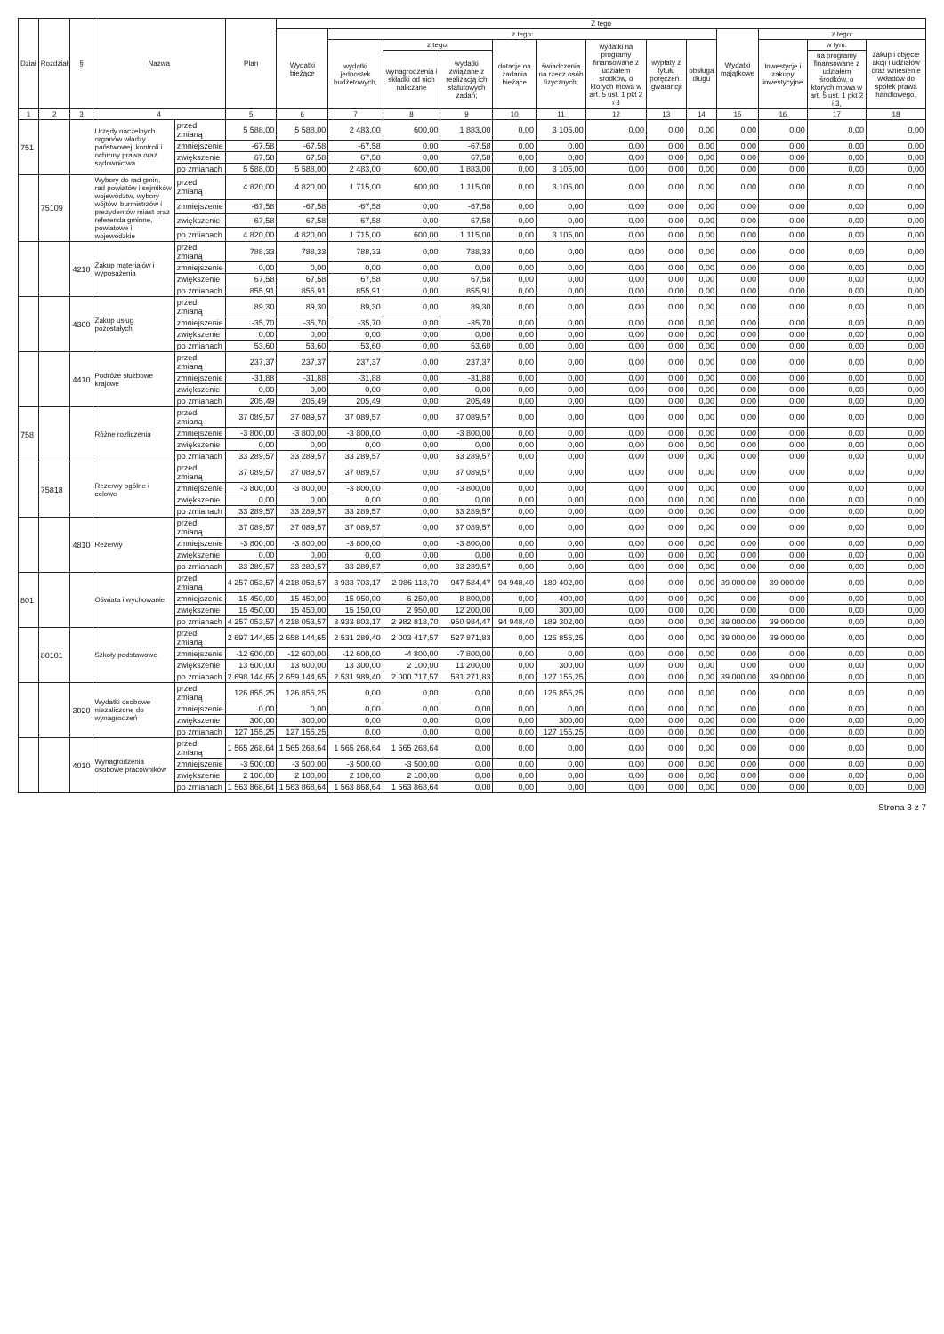| Dział | Rozdział | § | Nazwa | | Plan | Z tego | | | | | | | | | | | | |
| --- | --- | --- | --- | --- | --- | --- | --- | --- | --- | --- | --- | --- | --- | --- | --- | --- | --- | --- |
| | | | | | | Wydatki bieżące | z tego: | | | | | | | | Wydatki majątkowe | z tego: | | |
| | | | | | | | wydatki jednostek budżetowych, | z tego: | | dotacje na zadania bieżące | świadczenia na rzecz osób fizycznych; | wydatki na programy finansowane z udziałem środków, o których mowa w art. 5 ust. 1 pkt 2 i 3 | wypłaty z tytułu poręczeń i gwarancji | obsługa długu | | Inwestycje i zakupy inwestycyjne | w tym: | zakup i objęcie akcji i udziałów oraz wniesienie wkładów do spółek prawa handlowego. |
| | | | | | | | | wynagrodzenia i składki od nich naliczane | wydatki związane z realizacją ich statutowych zadań; | | | | | | | | na programy finansowane z udziałem środków, o których mowa w art. 5 ust. 1 pkt 2 i 3, | |
| 1 | 2 | 3 | 4 | | 5 | 6 | 7 | 8 | 9 | 10 | 11 | 12 | 13 | 14 | 15 | 16 | 17 | 18 |
| 751 | | | Urzędy naczelnych organów władzy państwowej, kontroli i ochrony prawa oraz sądownictwa | przed zmianą | 5 588,00 | 5 588,00 | 2 483,00 | 600,00 | 1 883,00 | 0,00 | 3 105,00 | 0,00 | 0,00 | 0,00 | 0,00 | 0,00 | 0,00 | 0,00 |
| | | | | zmniejszenie | -67,58 | -67,58 | -67,58 | 0,00 | -67,58 | 0,00 | 0,00 | 0,00 | 0,00 | 0,00 | 0,00 | 0,00 | 0,00 | 0,00 |
| | | | | zwiększenie | 67,58 | 67,58 | 67,58 | 0,00 | 67,58 | 0,00 | 0,00 | 0,00 | 0,00 | 0,00 | 0,00 | 0,00 | 0,00 | 0,00 |
| | | | | po zmianach | 5 588,00 | 5 588,00 | 2 483,00 | 600,00 | 1 883,00 | 0,00 | 3 105,00 | 0,00 | 0,00 | 0,00 | 0,00 | 0,00 | 0,00 | 0,00 |
| | 75109 | | Wybory do rad gmin, rad powiatów i sejmików województw, wybory wójtów, burmistrzów i prezydentów miast oraz referenda gminne, powiatowe i wojewódzkie | przed zmianą | 4 820,00 | 4 820,00 | 1 715,00 | 600,00 | 1 115,00 | 0,00 | 3 105,00 | 0,00 | 0,00 | 0,00 | 0,00 | 0,00 | 0,00 | 0,00 |
| | | | | zmniejszenie | -67,58 | -67,58 | -67,58 | 0,00 | -67,58 | 0,00 | 0,00 | 0,00 | 0,00 | 0,00 | 0,00 | 0,00 | 0,00 | 0,00 |
| | | | | zwiększenie | 67,58 | 67,58 | 67,58 | 0,00 | 67,58 | 0,00 | 0,00 | 0,00 | 0,00 | 0,00 | 0,00 | 0,00 | 0,00 | 0,00 |
| | | | | po zmianach | 4 820,00 | 4 820,00 | 1 715,00 | 600,00 | 1 115,00 | 0,00 | 3 105,00 | 0,00 | 0,00 | 0,00 | 0,00 | 0,00 | 0,00 | 0,00 |
| | | 4210 | Zakup materiałów i wyposażenia | przed zmianą | 788,33 | 788,33 | 788,33 | 0,00 | 788,33 | 0,00 | 0,00 | 0,00 | 0,00 | 0,00 | 0,00 | 0,00 | 0,00 | 0,00 |
| | | | | zmniejszenie | 0,00 | 0,00 | 0,00 | 0,00 | 0,00 | 0,00 | 0,00 | 0,00 | 0,00 | 0,00 | 0,00 | 0,00 | 0,00 | 0,00 |
| | | | | zwiększenie | 67,58 | 67,58 | 67,58 | 0,00 | 67,58 | 0,00 | 0,00 | 0,00 | 0,00 | 0,00 | 0,00 | 0,00 | 0,00 | 0,00 |
| | | | | po zmianach | 855,91 | 855,91 | 855,91 | 0,00 | 855,91 | 0,00 | 0,00 | 0,00 | 0,00 | 0,00 | 0,00 | 0,00 | 0,00 | 0,00 |
| | | 4300 | Zakup usług pozostałych | przed zmianą | 89,30 | 89,30 | 89,30 | 0,00 | 89,30 | 0,00 | 0,00 | 0,00 | 0,00 | 0,00 | 0,00 | 0,00 | 0,00 | 0,00 |
| | | | | zmniejszenie | -35,70 | -35,70 | -35,70 | 0,00 | -35,70 | 0,00 | 0,00 | 0,00 | 0,00 | 0,00 | 0,00 | 0,00 | 0,00 | 0,00 |
| | | | | zwiększenie | 0,00 | 0,00 | 0,00 | 0,00 | 0,00 | 0,00 | 0,00 | 0,00 | 0,00 | 0,00 | 0,00 | 0,00 | 0,00 | 0,00 |
| | | | | po zmianach | 53,60 | 53,60 | 53,60 | 0,00 | 53,60 | 0,00 | 0,00 | 0,00 | 0,00 | 0,00 | 0,00 | 0,00 | 0,00 | 0,00 |
| | | 4410 | Podróże służbowe krajowe | przed zmianą | 237,37 | 237,37 | 237,37 | 0,00 | 237,37 | 0,00 | 0,00 | 0,00 | 0,00 | 0,00 | 0,00 | 0,00 | 0,00 | 0,00 |
| | | | | zmniejszenie | -31,88 | -31,88 | -31,88 | 0,00 | -31,88 | 0,00 | 0,00 | 0,00 | 0,00 | 0,00 | 0,00 | 0,00 | 0,00 | 0,00 |
| | | | | zwiększenie | 0,00 | 0,00 | 0,00 | 0,00 | 0,00 | 0,00 | 0,00 | 0,00 | 0,00 | 0,00 | 0,00 | 0,00 | 0,00 | 0,00 |
| | | | | po zmianach | 205,49 | 205,49 | 205,49 | 0,00 | 205,49 | 0,00 | 0,00 | 0,00 | 0,00 | 0,00 | 0,00 | 0,00 | 0,00 | 0,00 |
| 758 | | | Różne rozliczenia | przed zmianą | 37 089,57 | 37 089,57 | 37 089,57 | 0,00 | 37 089,57 | 0,00 | 0,00 | 0,00 | 0,00 | 0,00 | 0,00 | 0,00 | 0,00 | 0,00 |
| | | | | zmniejszenie | -3 800,00 | -3 800,00 | -3 800,00 | 0,00 | -3 800,00 | 0,00 | 0,00 | 0,00 | 0,00 | 0,00 | 0,00 | 0,00 | 0,00 | 0,00 |
| | | | | zwiększenie | 0,00 | 0,00 | 0,00 | 0,00 | 0,00 | 0,00 | 0,00 | 0,00 | 0,00 | 0,00 | 0,00 | 0,00 | 0,00 | 0,00 |
| | | | | po zmianach | 33 289,57 | 33 289,57 | 33 289,57 | 0,00 | 33 289,57 | 0,00 | 0,00 | 0,00 | 0,00 | 0,00 | 0,00 | 0,00 | 0,00 | 0,00 |
| | 75818 | | Rezerwy ogólne i celowe | przed zmianą | 37 089,57 | 37 089,57 | 37 089,57 | 0,00 | 37 089,57 | 0,00 | 0,00 | 0,00 | 0,00 | 0,00 | 0,00 | 0,00 | 0,00 | 0,00 |
| | | | | zmniejszenie | -3 800,00 | -3 800,00 | -3 800,00 | 0,00 | -3 800,00 | 0,00 | 0,00 | 0,00 | 0,00 | 0,00 | 0,00 | 0,00 | 0,00 | 0,00 |
| | | | | zwiększenie | 0,00 | 0,00 | 0,00 | 0,00 | 0,00 | 0,00 | 0,00 | 0,00 | 0,00 | 0,00 | 0,00 | 0,00 | 0,00 | 0,00 |
| | | | | po zmianach | 33 289,57 | 33 289,57 | 33 289,57 | 0,00 | 33 289,57 | 0,00 | 0,00 | 0,00 | 0,00 | 0,00 | 0,00 | 0,00 | 0,00 | 0,00 |
| | | 4810 | Rezerwy | przed zmianą | 37 089,57 | 37 089,57 | 37 089,57 | 0,00 | 37 089,57 | 0,00 | 0,00 | 0,00 | 0,00 | 0,00 | 0,00 | 0,00 | 0,00 | 0,00 |
| | | | | zmniejszenie | -3 800,00 | -3 800,00 | -3 800,00 | 0,00 | -3 800,00 | 0,00 | 0,00 | 0,00 | 0,00 | 0,00 | 0,00 | 0,00 | 0,00 | 0,00 |
| | | | | zwiększenie | 0,00 | 0,00 | 0,00 | 0,00 | 0,00 | 0,00 | 0,00 | 0,00 | 0,00 | 0,00 | 0,00 | 0,00 | 0,00 | 0,00 |
| | | | | po zmianach | 33 289,57 | 33 289,57 | 33 289,57 | 0,00 | 33 289,57 | 0,00 | 0,00 | 0,00 | 0,00 | 0,00 | 0,00 | 0,00 | 0,00 | 0,00 |
| 801 | | | Oświata i wychowanie | przed zmianą | 4 257 053,57 | 4 218 053,57 | 3 933 703,17 | 2 986 118,70 | 947 584,47 | 94 948,40 | 189 402,00 | 0,00 | 0,00 | 0,00 | 39 000,00 | 39 000,00 | 0,00 | 0,00 |
| | | | | zmniejszenie | -15 450,00 | -15 450,00 | -15 050,00 | -6 250,00 | -8 800,00 | 0,00 | -400,00 | 0,00 | 0,00 | 0,00 | 0,00 | 0,00 | 0,00 | 0,00 |
| | | | | zwiększenie | 15 450,00 | 15 450,00 | 15 150,00 | 2 950,00 | 12 200,00 | 0,00 | 300,00 | 0,00 | 0,00 | 0,00 | 0,00 | 0,00 | 0,00 | 0,00 |
| | | | | po zmianach | 4 257 053,57 | 4 218 053,57 | 3 933 803,17 | 2 982 818,70 | 950 984,47 | 94 948,40 | 189 302,00 | 0,00 | 0,00 | 0,00 | 39 000,00 | 39 000,00 | 0,00 | 0,00 |
| | 80101 | | Szkoły podstawowe | przed zmianą | 2 697 144,65 | 2 658 144,65 | 2 531 289,40 | 2 003 417,57 | 527 871,83 | 0,00 | 126 855,25 | 0,00 | 0,00 | 0,00 | 39 000,00 | 39 000,00 | 0,00 | 0,00 |
| | | | | zmniejszenie | -12 600,00 | -12 600,00 | -12 600,00 | -4 800,00 | -7 800,00 | 0,00 | 0,00 | 0,00 | 0,00 | 0,00 | 0,00 | 0,00 | 0,00 | 0,00 |
| | | | | zwiększenie | 13 600,00 | 13 600,00 | 13 300,00 | 2 100,00 | 11 200,00 | 0,00 | 300,00 | 0,00 | 0,00 | 0,00 | 0,00 | 0,00 | 0,00 | 0,00 |
| | | | | po zmianach | 2 698 144,65 | 2 659 144,65 | 2 531 989,40 | 2 000 717,57 | 531 271,83 | 0,00 | 127 155,25 | 0,00 | 0,00 | 0,00 | 39 000,00 | 39 000,00 | 0,00 | 0,00 |
| | | 3020 | Wydatki osobowe niezaliczone do wynagrodzeń | przed zmianą | 126 855,25 | 126 855,25 | 0,00 | 0,00 | 0,00 | 0,00 | 126 855,25 | 0,00 | 0,00 | 0,00 | 0,00 | 0,00 | 0,00 | 0,00 |
| | | | | zmniejszenie | 0,00 | 0,00 | 0,00 | 0,00 | 0,00 | 0,00 | 0,00 | 0,00 | 0,00 | 0,00 | 0,00 | 0,00 | 0,00 | 0,00 |
| | | | | zwiększenie | 300,00 | 300,00 | 0,00 | 0,00 | 0,00 | 0,00 | 300,00 | 0,00 | 0,00 | 0,00 | 0,00 | 0,00 | 0,00 | 0,00 |
| | | | | po zmianach | 127 155,25 | 127 155,25 | 0,00 | 0,00 | 0,00 | 0,00 | 127 155,25 | 0,00 | 0,00 | 0,00 | 0,00 | 0,00 | 0,00 | 0,00 |
| | | 4010 | Wynagrodzenia osobowe pracowników | przed zmianą | 1 565 268,64 | 1 565 268,64 | 1 565 268,64 | 1 565 268,64 | 0,00 | 0,00 | 0,00 | 0,00 | 0,00 | 0,00 | 0,00 | 0,00 | 0,00 | 0,00 |
| | | | | zmniejszenie | -3 500,00 | -3 500,00 | -3 500,00 | -3 500,00 | 0,00 | 0,00 | 0,00 | 0,00 | 0,00 | 0,00 | 0,00 | 0,00 | 0,00 | 0,00 |
| | | | | zwiększenie | 2 100,00 | 2 100,00 | 2 100,00 | 2 100,00 | 0,00 | 0,00 | 0,00 | 0,00 | 0,00 | 0,00 | 0,00 | 0,00 | 0,00 | 0,00 |
| | | | | po zmianach | 1 563 868,64 | 1 563 868,64 | 1 563 868,64 | 1 563 868,64 | 0,00 | 0,00 | 0,00 | 0,00 | 0,00 | 0,00 | 0,00 | 0,00 | 0,00 | 0,00 |
Strona 3 z 7